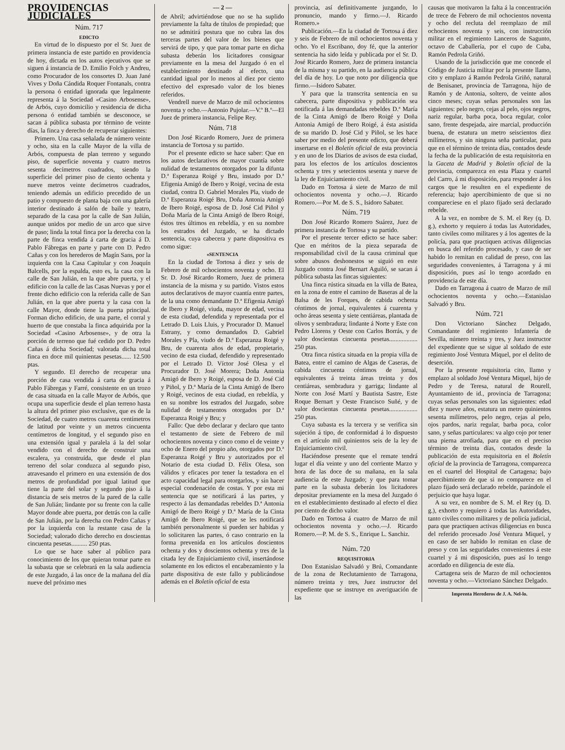PROVIDENCIAS JUDICIALES
Núm. 717
EDICTO
En virtud de lo dispuesto por el Sr. Juez de primera instancia de este partido en providencia de hoy, dictada en los autos ejecutivos que se siguen á instancia de D. Emilio Folch y Andreu, como Procurador de los consortes D. Juan Jané Vives y Doña Cándida Roquer Fontanals, contra la persona ó entidad ignorada que legalmente representa á la Sociedad «Casino Arbosense», de Arbós, cuyo domicilio y residencia de dicha persona ó entidad también se desconoce, se sacan á pública subasta por término de veinte días, la finca y derecho de recuperar siguientes:
Primero. Una casa señalada de número veinte y ocho, sita en la calle Mayor de la villa de Arbós, compuesta de plan terreno y segundo piso, de superficie noventa y cuatro metros sesenta decímetros cuadrados, siendo la superficie del primer piso de ciento ochenta y nueve metros veinte decímetros cuadrados, teniendo además un edificio precedido de un patio y compuesto de planta baja con una galería interior destinado á salón de baile y teatro, separado de la casa por la calle de San Julián, aunque unidos por medio de un arco que sirve de paso; linda la total finca por la derecha con la parte de finca vendida á carta de gracia á D. Pablo Fábregas en parte y parte con D. Pedro Cañas y con los herederos de Magín Sans, por la izquierda con la Casa Capitular y con Joaquín Balcells, por la espalda, esto es, la casa con la calle de San Julián, en la que abre puerta, y el edificio con la calle de las Casas Nuevas y por el frente dicho edificio con la referida calle de San Julián, en la que abre puerta y la casa con la calle Mayor, donde tiene la puerta principal. Forman dicho edificio, de una parte, el corral y huerto de que constaba la finca adquirida por la Sociedad «Casino Arbosense», y de otra la porción de terreno que fué cedido por D. Pedro Cañas á dicha Sociedad; valorada dicha total finca en doce mil quinientas pesetas...... 12.500 ptas.
Y segundo. El derecho de recuperar una porción de casa vendida á carta de gracia á Pablo Fábregas y Farré, consistente en un trozo de casa situada en la calle Mayor de Arbós, que ocupa una superficie desde el plan terreno hasta la altura del primer piso exclusive, que es de la Sociedad, de cuatro metros cuarenta centímetros de latitud por veinte y un metros cincuenta centímetros de longitud, y el segundo piso en una extensión igual y paralela á la del solar vendido con el derecho de construir una escalera, ya construída, que desde el plan terreno del solar conduzca al segundo piso, atravesando el primero en una extensión de dos metros de profundidad por igual latitud que tiene la parte del solar y segundo piso á la distancia de seis metros de la pared de la calle de San Julián; lindante por su frente con la calle Mayor donde abre puerta, por detrás con la calle de San Julián, por la derecha con Pedro Cañas y por la izquierda con la restante casa de la Sociedad; valorado dicho derecho en doscientas cincuenta pesetas.......... 250 ptas.
Lo que se hace saber al público para conocimiento de los que quieran tomar parte en la subasta que se celebrará en la sala audiencia de este Juzgado, á las once de la mañana del día nueve del próximo mes
— 2 —
de Abril; advirtiéndose que no se ha suplido previamente la falta de títulos de propiedad; que no se admitirá postura que no cubra las dos terceras partes del valor de los bienes que servirá de tipo, y que para tomar parte en dicha subasta deberán los licitadores consignar previamente en la mesa del Juzgado ó en el establecimiento destinado al efecto, una cantidad igual por lo menos al diez por ciento efectivo del expresado valor de los bienes referidos.
Vendrell nueve de Marzo de mil ochocientos noventa y ocho.—Antonio Pujolar.—V.º B.º—El Juez de primera instancia, Felipe Rey.
Núm. 718
Don José Ricardo Romero, Juez de primera instancia de Tortosa y su partido.
Por el presente edicto se hace saber: Que en los autos declarativos de mayor cuantía sobre nulidad de testamentos otorgados por la difunta D.ª Esperanza Roigé y Bru, instado por D.ª Efigenia Amigó de Ibero y Roigé, vecina de esta ciudad, contra D. Gabriel Morales Pla, viudo de D.ª Esperanza Roigé Bru, Doña Antonia Amigó de Ibero Roigé, esposa de D. José Cid Piñol y Doña María de la Cinta Amigó de Ibero Roigé, éstos tres últimos en rebeldía, y en su nombre los estrados del Juzgado, se ha dictado sentencia, cuya cabecera y parte dispositiva es como sigue:
«SENTENCIA
En la ciudad de Tortosa á diez y seis de Febrero de mil ochocientos noventa y ocho. El Sr. D. José Ricardo Romero, Juez de primera instancia de la misma y su partido. Vistos estos autos declarativos de mayor cuantía entre partes, de la una como demandante D.ª Efigenia Amigó de Ibero y Roigé, viuda, mayor de edad, vecina de esta ciudad, defendida y representada por el Letrado D. Luis Lluis, y Procurador D. Manuel Estrany, y como demandados D. Gabriel Morales y Pla, viudo de D.ª Esperanza Roigé y Bru, de cuarenta años de edad, propietario, vecino de esta ciudad, defendido y representado por el Letrado D. Víctor José Olesa y el Procurador D. José Morera; Doña Antonia Amigó de Ibero y Roigé, esposa de D. José Cid y Piñol, y D.ª María de la Cinta Amigó de Ibero y Roigé, vecinos de esta ciudad, en rebeldía, y en su nombre los estrados del Juzgado, sobre nulidad de testamentos otorgados por D.ª Esperanza Roigé y Bru; y
Fallo: Que debo declarar y declaro que tanto el testamento de siete de Febrero de mil ochocientos noventa y cinco como el de veinte y ocho de Enero del propio año, otorgados por D.ª Esperanza Roigé y Bru y autorizados por el Notario de esta ciudad D. Félix Olesa, son válidos y eficaces por tener la testadora en el acto capacidad legal para otorgarlos, y sin hacer especial condenación de costas. Y por esta mi sentencia que se notificará á las partes, y respecto á las demandadas rebeldes D.ª Antonia Amigó de Ibero Roigé y D.ª María de la Cinta Amigó de Ibero Roigé, que se les notificará también personalmente si pueden ser habidas y lo solicitaren las partes, ó caso contrario en la forma prevenida en los artículos doscientos ochenta y dos y doscientos ochenta y tres de la citada ley de Enjuiciamiento civil, insertándose solamente en los edictos el encabezamiento y la parte dispositiva de este fallo y publicándose además en el Boletín oficial de esta
provincia, así definitivamente juzgando, lo pronuncio, mando y firmo.—J. Ricardo Romero.»
Publicación.—En la ciudad de Tortosa á diez y seis de Febrero de mil ochocientos noventa y ocho. Yo el Escribano, doy fé, que la anterior sentencia ha sido leída y publicada por el Sr. D. José Ricardo Romero, Juez de primera instancia de la misma y su partido, en la audiencia pública del día de hoy. Lo que noto por diligencia que firmo.—Isidoro Sabater.
Y para que la transcrita sentencia en su cabecera, parte dispositiva y publicación sea notificada á las demandadas rebeldes D.ª María de la Cinta Amigó de Ibero Roigé y Doña Antonia Amigó de Ibero Roigé, á ésta asistida de su marido D. José Cid y Piñol, se les hace saber por medio del presente edicto, que deberá insertarse en el Boletín oficial de esta provincia y en uno de los Diarios de avisos de esta ciudad, para los efectos de los artículos doscientos ochenta y tres y setecientos sesenta y nueve de la ley de Enjuiciamiento civil.
Dado en Tortosa á siete de Marzo de mil ochocientos noventa y ocho.—J. Ricardo Romero.—Por M. de S. S., Isidoro Sabater.
Núm. 719
Don José Ricardo Romero Suárez, Juez de primera instancia de Tortosa y su partido.
Por el presente tercer edicto se hace saber: Que en méritos de la pieza separada de responsabilidad civil de la causa criminal que sobre abusos deshonestos se siguió en este Juzgado contra José Bernart Aguiló, se sacan á pública subasta las fincas siguientes:
Una finca rústica situada en la villa de Batea, en la zona de entre el camino de Baseras al de la Balsa de les Forques, de cabida ochenta céntimos de jornal, equivalentes á cuarenta y ocho áreas sesenta y siete centiáreas, plantada de olivos y sembradura; lindante á Norte y Este con Pedro Llorens y Oeste con Carlos Borrás, y de valor doscientas cincuenta pesetas.................. 250 ptas.
Otra finca rústica situada en la propia villa de Batea, entre el camino de Algas de Caseras, de cabida cincuenta céntimos de jornal, equivalentes á treinta áreas treinta y dos centiáreas, sembradura y garriga; lindante al Norte con José Martí y Bautista Sastre, Este Roque Bernart y Oeste Francisco Suñé, y de valor doscientas cincuenta pesetas.................. 250 ptas.
Cuya subasta es la tercera y se verifica sin sujeción á tipo, de conformidad á lo dispuesto en el artículo mil quinientos seis de la ley de Enjuiciamiento civil.
Haciéndose presente que el remate tendrá lugar el día veinte y uno del corriente Marzo y hora de las doce de su mañana, en la sala audiencia de este Juzgado; y que para tomar parte en la subasta deberán los licitadores depositar previamente en la mesa del Juzgado ó en el establecimiento destinado al efecto el diez por ciento de dicho valor.
Dado en Tortosa á cuatro de Marzo de mil ochocientos noventa y ocho.—J. Ricardo Romero.—P. M. de S. S., Enrique L. Sanchiz.
Núm. 720
REQUISITORIA
Don Estanislao Salvadó y Brú, Comandante de la zona de Reclutamiento de Tarragona, número treinta y tres, Juez instructor del expediente que se instruye en averiguación de las
causas que motivaron la falta á la concentración de trece de Febrero de mil ochocientos noventa y ocho del recluta del reemplazo de mil ochocientos noventa y seis, con instrucción militar en el regimiento Lanceros de Sagunto, octavo de Caballería, por el cupo de Cuba, Ramón Pedrola Griñó.
Usando de la jurisdicción que me concede el Código de Justicia militar por la presente llamo, cito y emplazo á Ramón Pedrola Griñó, natural de Benisanet, provincia de Tarragona, hijo de Ramón y de Antonia, soltero, de veinte años cinco meses; cuyas señas personales son las siguientes: pelo negro, cejas al pelo, ojos negros, nariz regular, barba poca, boca regular, color sano, frente despejada, aire marcial, producción buena, de estatura un metro seiscientos diez milímetros, y sin ninguna seña particular, para que en el término de treinta días, contados desde la fecha de la publicación de esta requisitoria en la Gaceta de Madrid y Boletín oficial de la provincia, comparezca en esta Plaza y cuartel del Carro, á mi disposición, para responder á los cargos que le resulten en el expediente de referencia; bajo apercibimiento de que si no compareciese en el plazo fijado será declarado rebelde.
A la vez, en nombre de S. M. el Rey (q. D. g.), exhorto y requiero á todas las Autoridades, tanto civiles como militares y á los agentes de la policía, para que practiquen activas diligencias en busca del referido procesado, y caso de ser habido lo remitan en calidad de preso, con las seguridades convenientes, á Tarragona y á mi disposición, pues así lo tengo acordado en providencia de este día.
Dado en Tarragona á cuatro de Marzo de mil ochocientos noventa y ocho.—Estanislao Salvadó y Bru.
Núm. 721
Don Victoriano Sánchez Delgado, Comandante del regimiento Infantería de Sevilla, número treinta y tres, y Juez instructor del expediente que se sigue al soldado de este regimiento José Ventura Miquel, por el delito de deserción.
Por la presente requisitoria cito, llamo y emplazo al soldado José Ventura Miquel, hijo de Pedro y de Teresa, natural de Rourell, Ayuntamiento de id., provincia de Tarragona; cuyas señas personales son las siguientes: edad diez y nueve años, estatura un metro quinientos sesenta milímetros, pelo negro, cejas al pelo, ojos pardos, nariz regular, barba poca, color sano, y señas particulares: va algo cojo por tener una pierna atrofiada, para que en el preciso término de treinta días, contados desde la publicación de esta requisitoria en el Boletín oficial de la provincia de Tarragona, comparezca en el cuartel del Hospital de Cartagena; bajo apercibimiento de que si no comparece en el plazo fijado será declarado rebelde, parándole el perjuicio que haya lugar.
A su vez, en nombre de S. M. el Rey (q. D. g.), exhorto y requiero á todas las Autoridades, tanto civiles como militares y de policía judicial, para que practiquen activas diligencias en busca del referido procesado José Ventura Miquel, y en caso de ser habido lo remitan en clase de preso y con las seguridades convenientes á este cuartel y á mi disposición, pues así lo tengo acordado en diligencia de este día.
Cartagena seis de Marzo de mil ochocientos noventa y ocho.—Victoriano Sánchez Delgado.
Imprenta Herederos de J. A. Nel-lo.